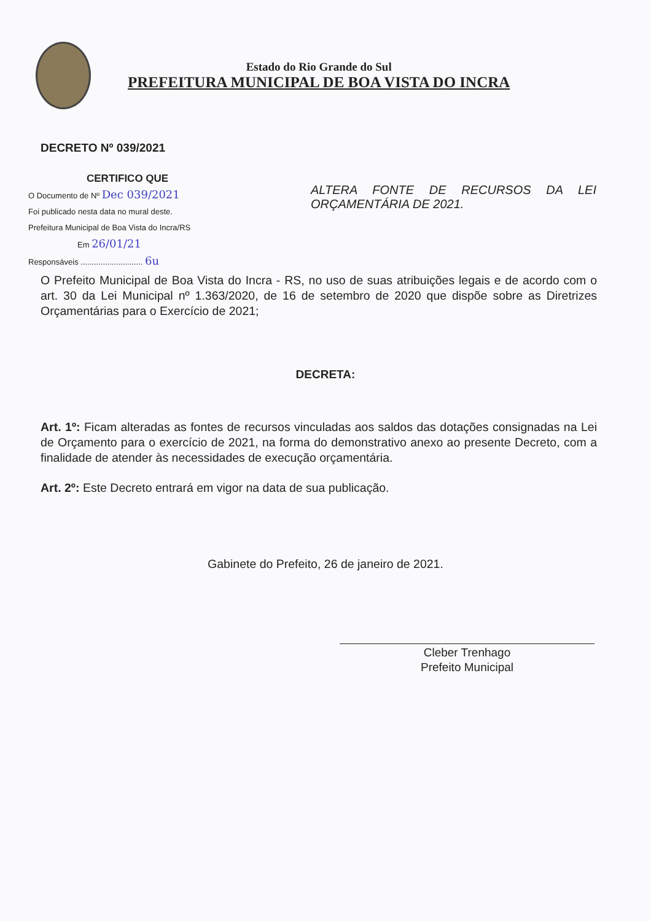Estado do Rio Grande do Sul
PREFEITURA MUNICIPAL DE BOA VISTA DO INCRA
DECRETO Nº 039/2021
CERTIFICO QUE
O Documento de Nº Dec 039/2021
Foi publicado nesta data no mural deste.
Prefeitura Municipal de Boa Vista do Incra/RS
Em 26/01/21
Responsáveis ............................ 6u
ALTERA FONTE DE RECURSOS DA LEI ORÇAMENTÁRIA DE 2021.
O Prefeito Municipal de Boa Vista do Incra - RS, no uso de suas atribuições legais e de acordo com o art. 30 da Lei Municipal nº 1.363/2020, de 16 de setembro de 2020 que dispõe sobre as Diretrizes Orçamentárias para o Exercício de 2021;
DECRETA:
Art. 1º: Ficam alteradas as fontes de recursos vinculadas aos saldos das dotações consignadas na Lei de Orçamento para o exercício de 2021, na forma do demonstrativo anexo ao presente Decreto, com a finalidade de atender às necessidades de execução orçamentária.
Art. 2º: Este Decreto entrará em vigor na data de sua publicação.
Gabinete do Prefeito, 26 de janeiro de 2021.
Cleber Trenhago
Prefeito Municipal